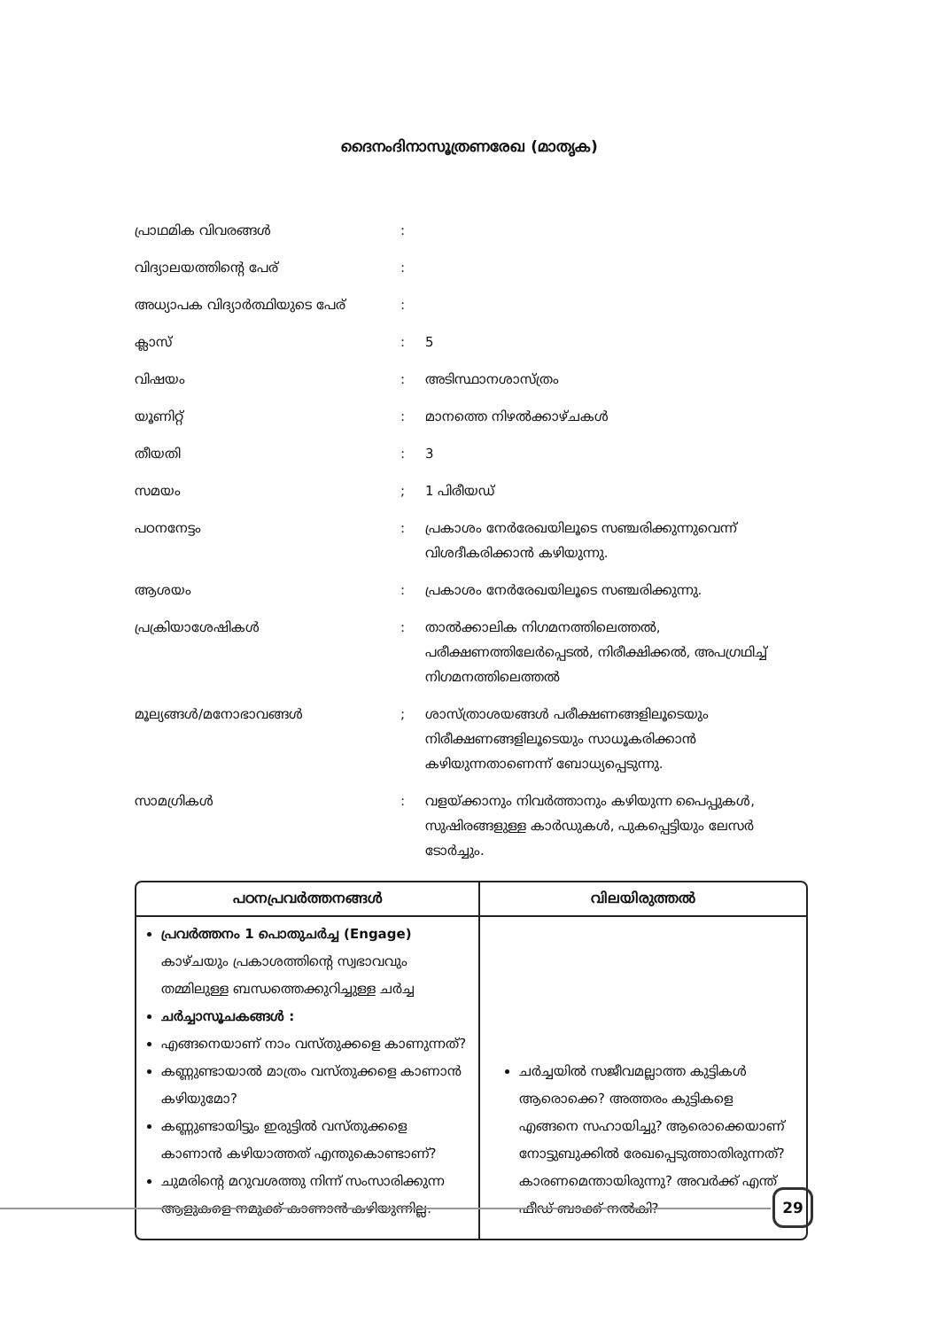ദൈനംദിനാസൂത്രണരേഖ (മാതൃക)
| പ്രാഥമിക വിവരങ്ങൾ | : | |
| വിദ്യാലയത്തിന്റെ പേര് | : | |
| അധ്യാപക വിദ്യാർത്ഥിയുടെ പേര് | : | |
| ക്ലാസ് | : | 5 |
| വിഷയം | : | അടിസ്ഥാനശാസ്ത്രം |
| യൂണിറ്റ് | : | മാനത്തെ നിഴൽക്കാഴ്ചകൾ |
| തീയതി | : | 3 |
| സമയം | ; | 1 പിരീയഡ് |
| പഠനനേട്ടം | : | പ്രകാശം നേർരേഖയിലൂടെ സഞ്ചരിക്കുന്നുവെന്ന് വിശദീകരിക്കാൻ കഴിയുന്നു. |
| ആശയം | : | പ്രകാശം നേർരേഖയിലൂടെ സഞ്ചരിക്കുന്നു. |
| പ്രക്രിയാശേഷികൾ | : | താൽക്കാലിക നിഗമനത്തിലെത്തൽ, പരീക്ഷണത്തിലേർപ്പെടൽ, നിരീക്ഷിക്കൽ, അപഗ്രഥിച്ച് നിഗമനത്തിലെത്തൽ |
| മൂല്യങ്ങൾ/മനോഭാവങ്ങൾ | ; | ശാസ്ത്രാശയങ്ങൾ പരീക്ഷണങ്ങളിലൂടെയും നിരീക്ഷണങ്ങളിലൂടെയും സാധൂകരിക്കാൻ കഴിയുന്നതാണെന്ന് ബോധ്യപ്പെടുന്നു. |
| സാമഗ്രികൾ | : | വളയ്ക്കാനും നിവർത്താനും കഴിയുന്ന പൈപ്പുകൾ, സുഷിരങ്ങളുള്ള കാർഡുകൾ, പുകപ്പെട്ടിയും ലേസർ ടോർച്ചും. |
| പഠനപ്രവർത്തനങ്ങൾ | വിലയിരുത്തൽ |
| --- | --- |
| പ്രവർത്തനം 1 പൊതുചർച്ച (Engage) കാഴ്ചയും പ്രകാശത്തിന്റെ സ്വഭാവവും തമ്മിലുള്ള ബന്ധത്തെക്കുറിച്ചുള്ള ചർച്ച ചർച്ചാസൂചകങ്ങൾ : എങ്ങനെയാണ് നാം വസ്തുക്കളെ കാണുന്നത്? കണ്ണുണ്ടായാൽ മാത്രം വസ്തുക്കളെ കാണാൻ കഴിയുമോ? കണ്ണുണ്ടായിട്ടും ഇരുട്ടിൽ വസ്തുക്കളെ കാണാൻ കഴിയാത്തത് എന്തുകൊണ്ടാണ്? ചുമരിന്റെ മറുവശത്തു നിന്ന് സംസാരിക്കുന്ന ആളുകളെ നമുക്ക് കാണാൻ കഴിയുന്നില്ല. | ചർച്ചയിൽ സജീവമല്ലാത്ത കുട്ടികൾ ആരൊക്കെ? അത്തരം കുട്ടികളെ എങ്ങനെ സഹായിച്ചു? ആരൊക്കെയാണ് നോട്ടുബുക്കിൽ രേഖപ്പെടുത്താതിരുന്നത്? കാരണമെന്തായിരുന്നു? അവർക്ക് എന്ത് ഫീഡ് ബാക്ക് നൽകി? |
29